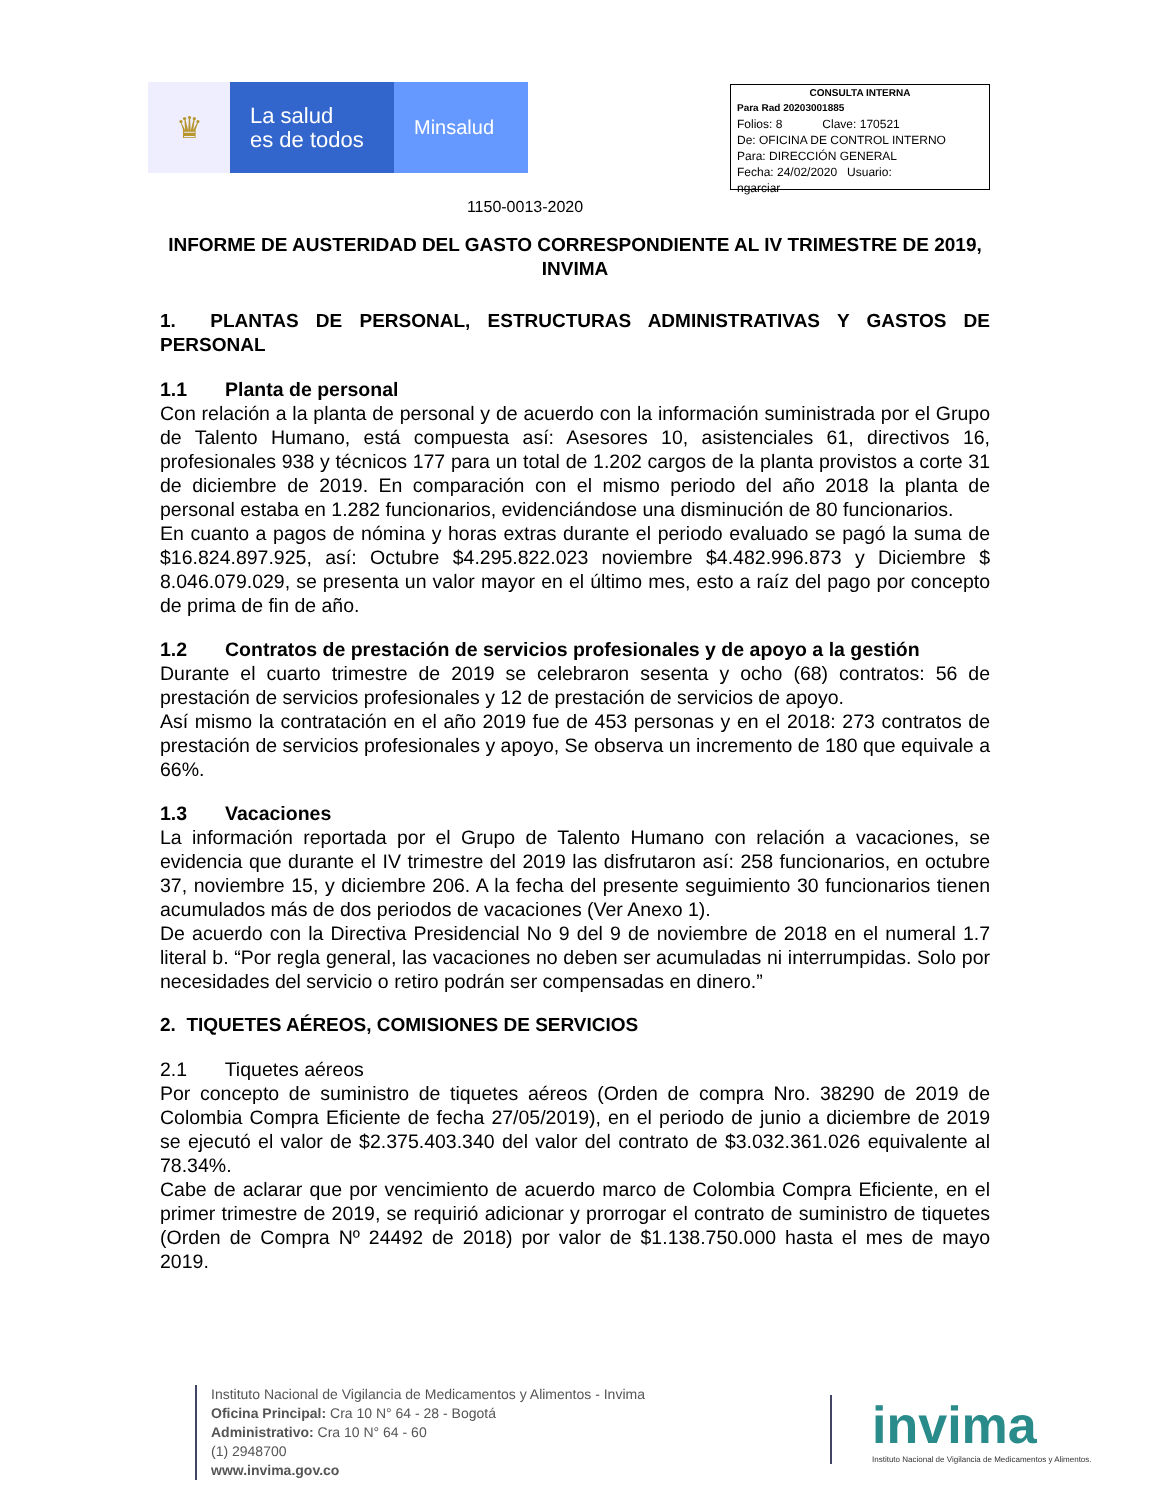♛
La salud
es de todos
Minsalud
CONSULTA INTERNA
Para Rad 20203001885
Folios: 8 Clave: 170521
De: OFICINA DE CONTROL INTERNO
Para: DIRECCIÓN GENERAL
Fecha: 24/02/2020 Usuario:
ngarciar
1150-0013-2020
INFORME DE AUSTERIDAD DEL GASTO CORRESPONDIENTE AL IV TRIMESTRE DE 2019, INVIMA
1. PLANTAS DE PERSONAL, ESTRUCTURAS ADMINISTRATIVAS Y GASTOS DE PERSONAL
1.1 Planta de personal
Con relación a la planta de personal y de acuerdo con la información suministrada por el Grupo de Talento Humano, está compuesta así: Asesores 10, asistenciales 61, directivos 16, profesionales 938 y técnicos 177 para un total de 1.202 cargos de la planta provistos a corte 31 de diciembre de 2019. En comparación con el mismo periodo del año 2018 la planta de personal estaba en 1.282 funcionarios, evidenciándose una disminución de 80 funcionarios.
En cuanto a pagos de nómina y horas extras durante el periodo evaluado se pagó la suma de $16.824.897.925, así: Octubre $4.295.822.023 noviembre $4.482.996.873 y Diciembre $ 8.046.079.029, se presenta un valor mayor en el último mes, esto a raíz del pago por concepto de prima de fin de año.
1.2 Contratos de prestación de servicios profesionales y de apoyo a la gestión
Durante el cuarto trimestre de 2019 se celebraron sesenta y ocho (68) contratos: 56 de prestación de servicios profesionales y 12 de prestación de servicios de apoyo.
Así mismo la contratación en el año 2019 fue de 453 personas y en el 2018: 273 contratos de prestación de servicios profesionales y apoyo, Se observa un incremento de 180 que equivale a 66%.
1.3 Vacaciones
La información reportada por el Grupo de Talento Humano con relación a vacaciones, se evidencia que durante el IV trimestre del 2019 las disfrutaron así: 258 funcionarios, en octubre 37, noviembre 15, y diciembre 206. A la fecha del presente seguimiento 30 funcionarios tienen acumulados más de dos periodos de vacaciones (Ver Anexo 1).
De acuerdo con la Directiva Presidencial No 9 del 9 de noviembre de 2018 en el numeral 1.7 literal b. “Por regla general, las vacaciones no deben ser acumuladas ni interrumpidas. Solo por necesidades del servicio o retiro podrán ser compensadas en dinero.”
2. TIQUETES AÉREOS, COMISIONES DE SERVICIOS
2.1 Tiquetes aéreos
Por concepto de suministro de tiquetes aéreos (Orden de compra Nro. 38290 de 2019 de Colombia Compra Eficiente de fecha 27/05/2019), en el periodo de junio a diciembre de 2019 se ejecutó el valor de $2.375.403.340 del valor del contrato de $3.032.361.026 equivalente al 78.34%.
Cabe de aclarar que por vencimiento de acuerdo marco de Colombia Compra Eficiente, en el primer trimestre de 2019, se requirió adicionar y prorrogar el contrato de suministro de tiquetes (Orden de Compra Nº 24492 de 2018) por valor de $1.138.750.000 hasta el mes de mayo 2019.
Instituto Nacional de Vigilancia de Medicamentos y Alimentos - Invima
Oficina Principal: Cra 10 N° 64 - 28 - Bogotá
Administrativo: Cra 10 N° 64 - 60
(1) 2948700
www.invima.gov.co
invima
Instituto Nacional de Vigilancia de Medicamentos y Alimentos.